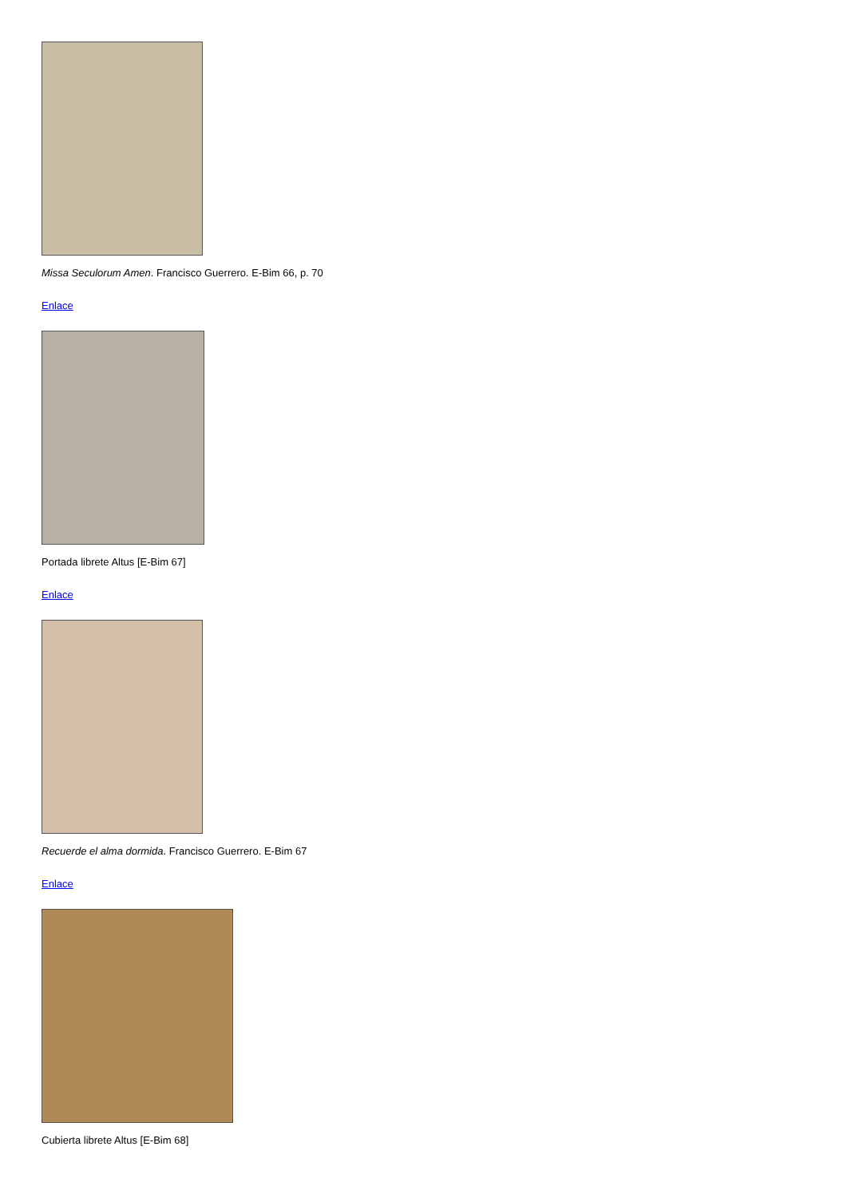Missa Seculorum Amen. Francisco Guerrero. E-Bim 66, p. 70
Enlace
Portada librete Altus [E-Bim 67]
Enlace
Recuerde el alma dormida. Francisco Guerrero. E-Bim 67
Enlace
Cubierta librete Altus [E-Bim 68]